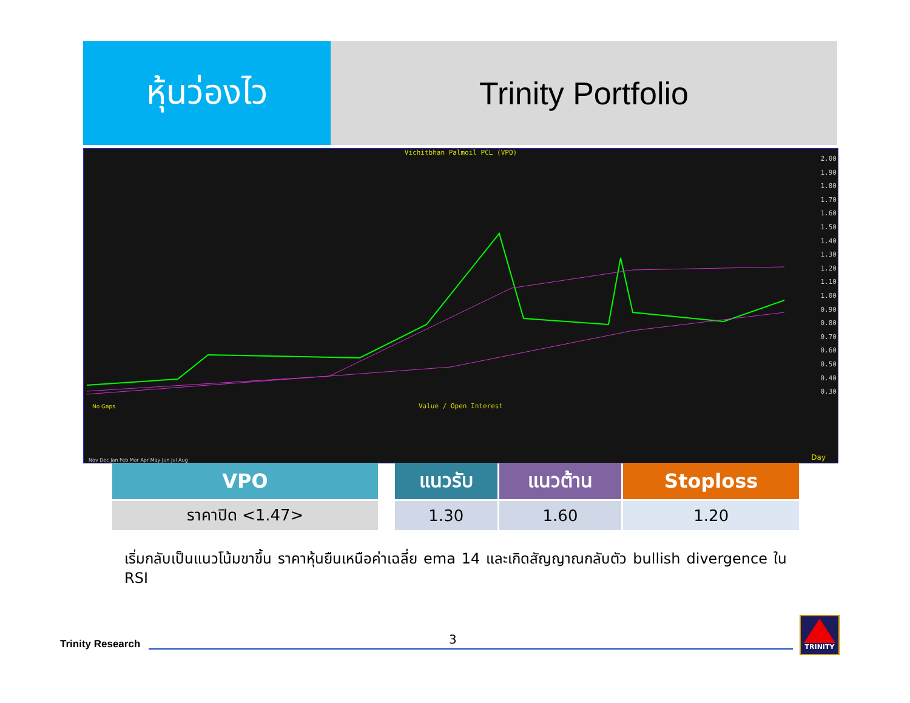หุ้นว่องไว Trinity Portfolio
Vichitbhan Palmoil PCL (VPO)
2.00
1.90
1.80
1.70
1.60
1.50
1.40
1.30
1.20
1.10
1.00
0.90
0.80
0.70
0.60
0.50
0.40
0.30
No Gaps
Value / Open Interest
Day
Nov Dec Jan Feb Mar Apr May Jun Jul Aug
| VPO |
| --- |
| ราคาปิด <1.47> |
| แนวรับ | แนวต้าน | Stoploss |
| --- | --- | --- |
| 1.30 | 1.60 | 1.20 |
เริ่มกลับเป็นแนวโน้มขาขึ้น ราคาหุ้นยืนเหนือค่าเฉลี่ย ema 14 และเกิดสัญญาณกลับตัว bullish divergence ใน RSI
Trinity Research 3
TRINITY